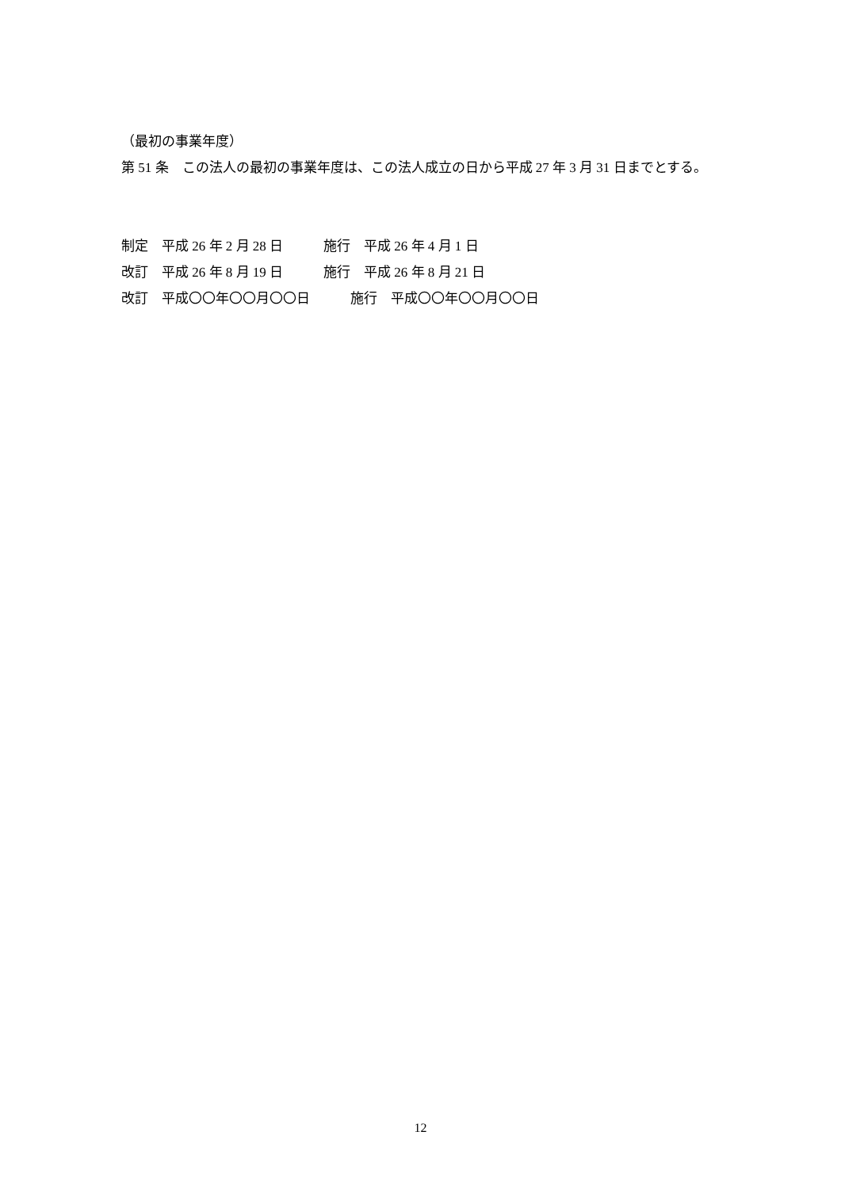（最初の事業年度）
第 51 条　この法人の最初の事業年度は、この法人成立の日から平成 27 年 3 月 31 日までとする。
制定　平成 26 年 2 月 28 日　　　施行　平成 26 年 4 月 1 日
改訂　平成 26 年 8 月 19 日　　　施行　平成 26 年 8 月 21 日
改訂　平成〇〇年〇〇月〇〇日　　　施行　平成〇〇年〇〇月〇〇日
12